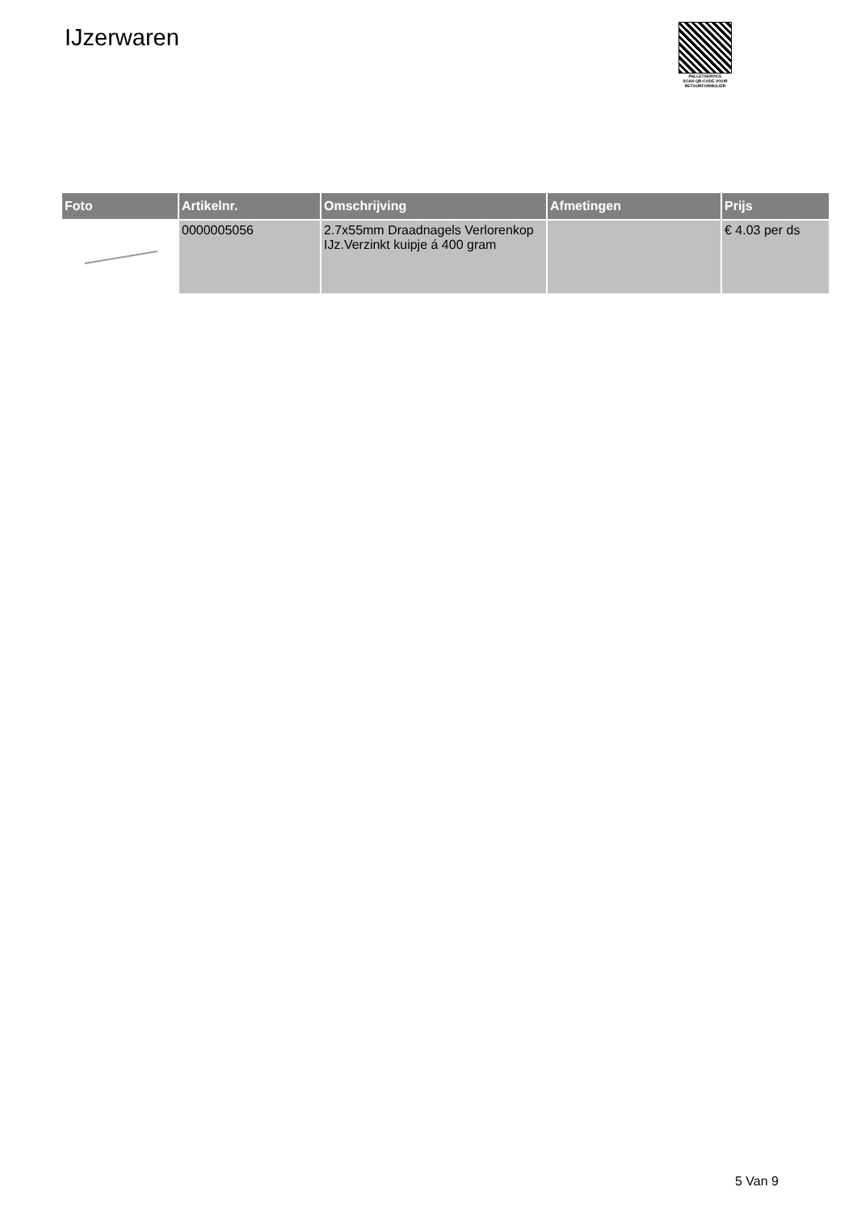IJzerwaren
PALLETSERVICE
SCAN QR-CODE VOOR RETOURFORMULIER
| Foto | Artikelnr. | Omschrijving | Afmetingen | Prijs |
| --- | --- | --- | --- | --- |
| | 0000005056 | 2.7x55mm Draadnagels Verlorenkop IJz.Verzinkt kuipje á 400 gram | | € 4.03 per ds |
5 Van 9